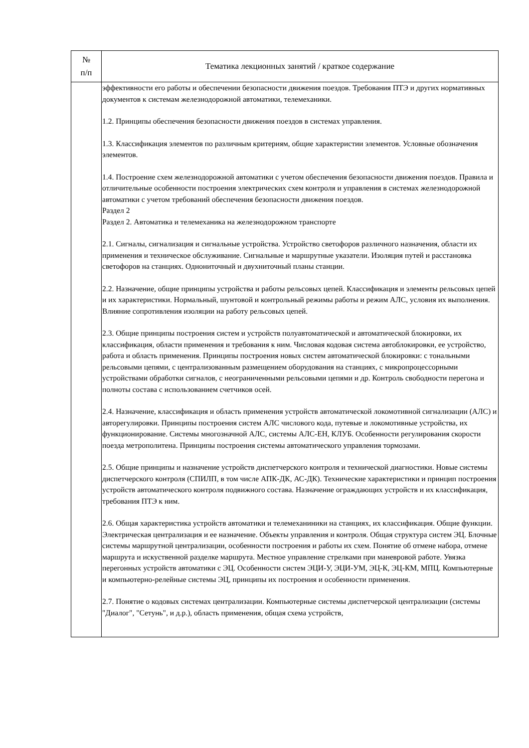| № п/п | Тематика лекционных занятий / краткое содержание |
| --- | --- |
| | эффективности его работы и обеспечении безопасности движения поездов. Требования ПТЭ и других нормативных документов к системам железнодорожной автоматики, телемеханики. 1.2. Принципы обеспечения безопасности движения поездов в системах управления. 1.3. Классификация элементов по различным критериям, общие характеристии элементов. Условные обозначения элементов. 1.4. Построение схем железнодорожной автоматики с учетом обеспечения безопасности движения поездов. Правила и отличительные особенности построения электрических схем контроля и управления в системах железнодорожной автоматики с учетом требований обеспечения безопасности движения поездов. Раздел 2 Раздел 2. Автоматика и телемеханика на железнодорожном транспорте 2.1. Сигналы, сигнализация и сигнальные устройства. Устройство светофоров различного назначения, области их применения и техническое обслуживание. Сигнальные и маршрутные указатели. Изоляция путей и расстановка светофоров на станциях. Однониточный и двухниточный планы станции. 2.2. Назначение, общие принципы устройства и работы рельсовых цепей. Классификация и элементы рельсовых цепей и их характеристики. Нормальный, шунтовой и контрольный режимы работы и режим АЛС, условия их выполнения. Влияние сопротивления изоляции на работу рельсовых цепей. 2.3. Общие принципы построения систем и устройств полуавтоматической и автоматической блокировки, их классификация, области применения и требования к ним. Числовая кодовая система автоблокировки, ее устройство, работа и область применения. Принципы построения новых систем автоматической блокировки: с тональными рельсовыми цепями, с централизованным размещением оборудования на станциях, с микропроцессорными устройствами обработки сигналов, с неограниченными рельсовыми цепями и др. Контроль свободности перегона и полноты состава с использованием счетчиков осей. 2.4. Назначение, классификация и область применения устройств автоматической локомотивной сигнализации (АЛС) и авторегулировки. Принципы построения систем АЛС числового кода, путевые и локомотивные устройства, их функционирование. Системы многозначной АЛС, системы АЛС-ЕН, КЛУБ. Особенности регулирования скорости поезда метрополитена. Принципы построения системы автоматического управления тормозами. 2.5. Общие принципы и назначение устройств диспетчерского контроля и технической диагностики. Новые системы диспетчерского контроля (СПИЛП, в том числе АПК-ДК, АС-ДК). Технические характеристики и принцип построения устройств автоматического контроля подвижного состава. Назначение ограждающих устройств и их классификация, требования ПТЭ к ним. 2.6. Общая характеристика устройств автоматики и телемеханиники на станциях, их классификация. Общие функции. Электрическая централизация и ее назначение. Объекты управления и контроля. Общая структура систем ЭЦ. Блочные системы маршрутной централизации, особенности построения и работы их схем. Понятие об отмене набора, отмене маршрута и искуственной разделке маршрута. Местное управление стрелками при маневровой работе. Увязка перегонных устройств автоматики с ЭЦ. Особенности систем ЭЦИ-У, ЭЦИ-УМ, ЭЦ-К, ЭЦ-КМ, МПЦ. Компьютерные и компьютерно-релейные системы ЭЦ, принципы их построения и особенности применения. 2.7. Понятие о кодовых системах централизации. Компьютерные системы диспетчерской централизации (системы "Диалог", "Сетунь", и д.р.), область применения, общая схема устройств, |